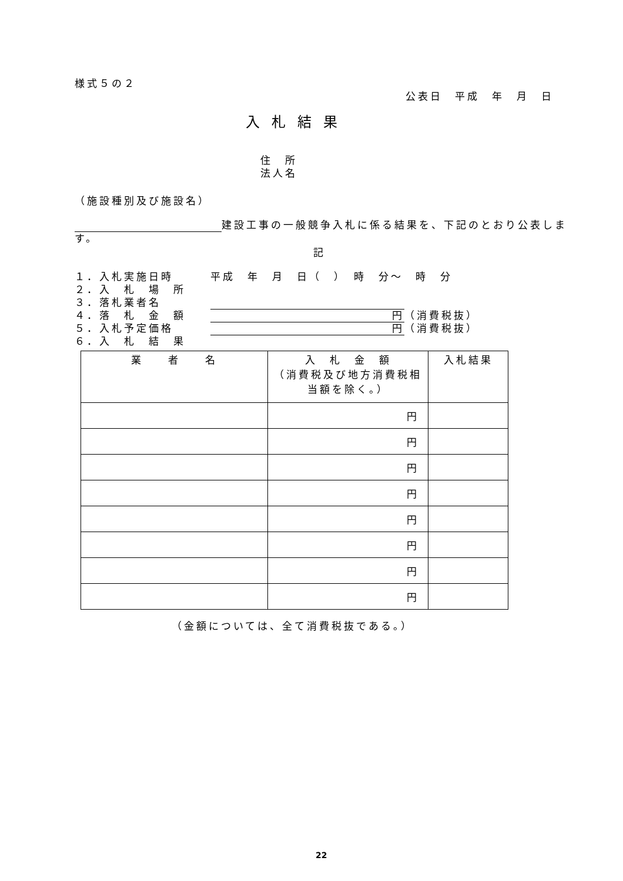様式５の２
公表日　平成　年　月　日
入札結果
住　所
法人名
（施設種別及び施設名）
建設工事の一般競争入札に係る結果を、下記のとおり公表します。
記
１．入札実施日時　　　平成　年　月　日（　）　時　分～　時　分
２．入　札　場　所
３．落札業者名　　　　
４．落　札　金　額　　円 （消費税抜）
５．入札予定価格　　　円 （消費税抜）
６．入　札　結　果
| 業 者 名 | 入 札 金 額 （消費税及び地方消費税相当額を除く。） | 入札結果 |
| --- | --- | --- |
| | 円 | |
| | 円 | |
| | 円 | |
| | 円 | |
| | 円 | |
| | 円 | |
| | 円 | |
| | 円 | |
（金額については、全て消費税抜である。）
22